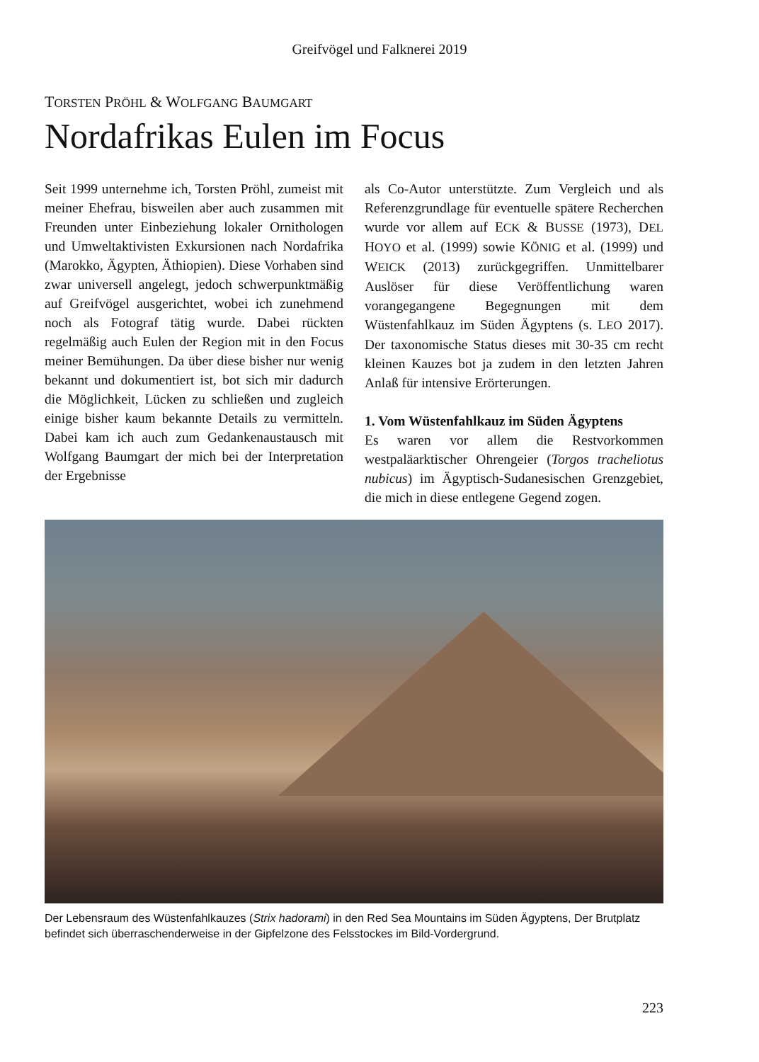Greifvögel und Falknerei 2019
TORSTEN PRÖHL & WOLFGANG BAUMGART
Nordafrikas Eulen im Focus
Seit 1999 unternehme ich, Torsten Pröhl, zumeist mit meiner Ehefrau, bisweilen aber auch zusammen mit Freunden unter Einbeziehung lokaler Ornithologen und Umweltaktivisten Exkursionen nach Nordafrika (Marokko, Ägypten, Äthiopien). Diese Vorhaben sind zwar universell angelegt, jedoch schwerpunktmäßig auf Greifvögel ausgerichtet, wobei ich zunehmend noch als Fotograf tätig wurde. Dabei rückten regelmäßig auch Eulen der Region mit in den Focus meiner Bemühungen. Da über diese bisher nur wenig bekannt und dokumentiert ist, bot sich mir dadurch die Möglichkeit, Lücken zu schließen und zugleich einige bisher kaum bekannte Details zu vermitteln. Dabei kam ich auch zum Gedankenaustausch mit Wolfgang Baumgart der mich bei der Interpretation der Ergebnisse
als Co-Autor unterstützte. Zum Vergleich und als Referenzgrundlage für eventuelle spätere Recherchen wurde vor allem auf ECK & BUSSE (1973), DEL HOYO et al. (1999) sowie KÖNIG et al. (1999) und WEICK (2013) zurückgegriffen. Unmittelbarer Auslöser für diese Veröffentlichung waren vorangegangene Begegnungen mit dem Wüstenfahlkauz im Süden Ägyptens (s. LEO 2017). Der taxonomische Status dieses mit 30-35 cm recht kleinen Kauzes bot ja zudem in den letzten Jahren Anlaß für intensive Erörterungen.
1. Vom Wüstenfahlkauz im Süden Ägyptens
Es waren vor allem die Restvorkommen westpaläarktischer Ohrengeier (Torgos tracheliotus nubicus) im Ägyptisch-Sudanesischen Grenzgebiet, die mich in diese entlegene Gegend zogen.
Der Lebensraum des Wüstenfahlkauzes (Strix hadorami) in den Red Sea Mountains im Süden Ägyptens, Der Brutplatz befindet sich überraschenderweise in der Gipfelzone des Felsstockes im Bild-Vordergrund.
223